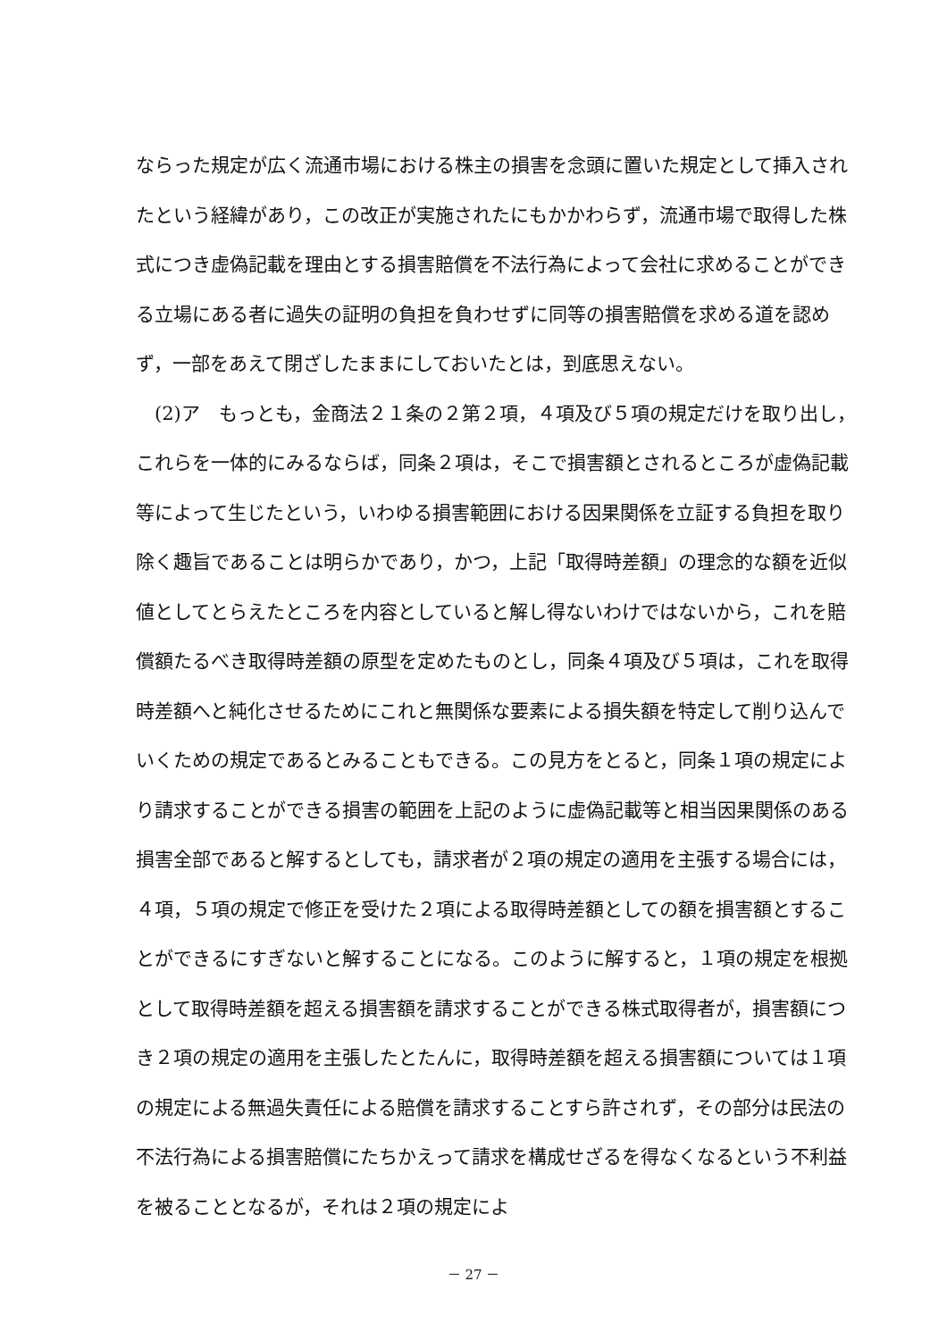ならった規定が広く流通市場における株主の損害を念頭に置いた規定として挿入されたという経緯があり，この改正が実施されたにもかかわらず，流通市場で取得した株式につき虚偽記載を理由とする損害賠償を不法行為によって会社に求めることができる立場にある者に過失の証明の負担を負わせずに同等の損害賠償を求める道を認めず，一部をあえて閉ざしたままにしておいたとは，到底思えない。
 (2)ア もっとも，金商法２１条の２第２項，４項及び５項の規定だけを取り出し，これらを一体的にみるならば，同条２項は，そこで損害額とされるところが虚偽記載等によって生じたという，いわゆる損害範囲における因果関係を立証する負担を取り除く趣旨であることは明らかであり，かつ，上記「取得時差額」の理念的な額を近似値としてとらえたところを内容としていると解し得ないわけではないから，これを賠償額たるべき取得時差額の原型を定めたものとし，同条４項及び５項は，これを取得時差額へと純化させるためにこれと無関係な要素による損失額を特定して削り込んでいくための規定であるとみることもできる。この見方をとると，同条１項の規定により請求することができる損害の範囲を上記のように虚偽記載等と相当因果関係のある損害全部であると解するとしても，請求者が２項の規定の適用を主張する場合には，４項，５項の規定で修正を受けた２項による取得時差額としての額を損害額とすることができるにすぎないと解することになる。このように解すると，１項の規定を根拠として取得時差額を超える損害額を請求することができる株式取得者が，損害額につき２項の規定の適用を主張したとたんに，取得時差額を超える損害額については１項の規定による無過失責任による賠償を請求することすら許されず，その部分は民法の不法行為による損害賠償にたちかえって請求を構成せざるを得なくなるという不利益を被ることとなるが，それは２項の規定によ
－ 27 －